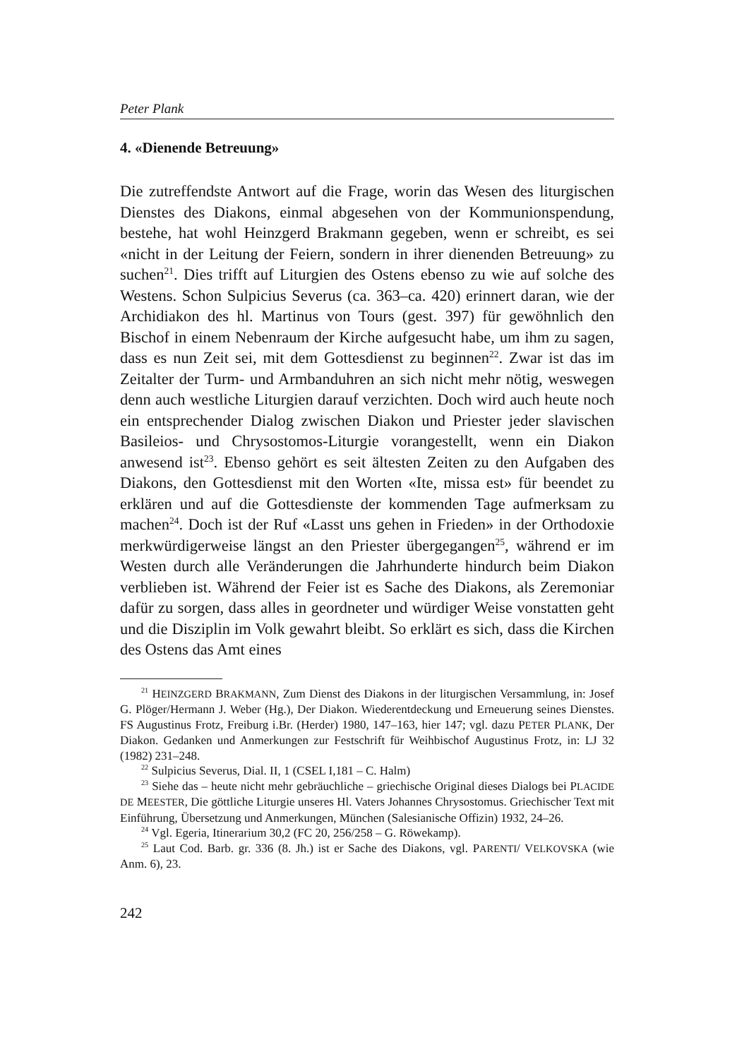Peter Plank
4. «Dienende Betreuung»
Die zutreffendste Antwort auf die Frage, worin das Wesen des liturgischen Dienstes des Diakons, einmal abgesehen von der Kommunionspendung, bestehe, hat wohl Heinzgerd Brakmann gegeben, wenn er schreibt, es sei «nicht in der Leitung der Feiern, sondern in ihrer dienenden Betreuung» zu suchen<sup>21</sup>. Dies trifft auf Liturgien des Ostens ebenso zu wie auf solche des Westens. Schon Sulpicius Severus (ca. 363–ca. 420) erinnert daran, wie der Archidiakon des hl. Martinus von Tours (gest. 397) für gewöhnlich den Bischof in einem Nebenraum der Kirche aufgesucht habe, um ihm zu sagen, dass es nun Zeit sei, mit dem Gottesdienst zu beginnen<sup>22</sup>. Zwar ist das im Zeitalter der Turm- und Armbanduhren an sich nicht mehr nötig, weswegen denn auch westliche Liturgien darauf verzichten. Doch wird auch heute noch ein entsprechender Dialog zwischen Diakon und Priester jeder slavischen Basileios- und Chrysostomos-Liturgie vorangestellt, wenn ein Diakon anwesend ist<sup>23</sup>. Ebenso gehört es seit ältesten Zeiten zu den Aufgaben des Diakons, den Gottesdienst mit den Worten «Ite, missa est» für beendet zu erklären und auf die Gottesdienste der kommenden Tage aufmerksam zu machen<sup>24</sup>. Doch ist der Ruf «Lasst uns gehen in Frieden» in der Orthodoxie merkwürdigerweise längst an den Priester übergegangen<sup>25</sup>, während er im Westen durch alle Veränderungen die Jahrhunderte hindurch beim Diakon verblieben ist. Während der Feier ist es Sache des Diakons, als Zeremoniar dafür zu sorgen, dass alles in geordneter und würdiger Weise vonstatten geht und die Disziplin im Volk gewahrt bleibt. So erklärt es sich, dass die Kirchen des Ostens das Amt eines
<sup>21</sup> HEINZGERD BRAKMANN, Zum Dienst des Diakons in der liturgischen Versammlung, in: Josef G. Plöger/Hermann J. Weber (Hg.), Der Diakon. Wiederentdeckung und Erneuerung seines Dienstes. FS Augustinus Frotz, Freiburg i.Br. (Herder) 1980, 147–163, hier 147; vgl. dazu PETER PLANK, Der Diakon. Gedanken und Anmerkungen zur Festschrift für Weihbischof Augustinus Frotz, in: LJ 32 (1982) 231–248.
<sup>22</sup> Sulpicius Severus, Dial. II, 1 (CSEL I,181 – C. Halm)
<sup>23</sup> Siehe das – heute nicht mehr gebräuchliche – griechische Original dieses Dialogs bei PLACIDE DE MEESTER, Die göttliche Liturgie unseres Hl. Vaters Johannes Chrysostomus. Griechischer Text mit Einführung, Übersetzung und Anmerkungen, München (Salesianische Offizin) 1932, 24–26.
<sup>24</sup> Vgl. Egeria, Itinerarium 30,2 (FC 20, 256/258 – G. Röwekamp).
<sup>25</sup> Laut Cod. Barb. gr. 336 (8. Jh.) ist er Sache des Diakons, vgl. PARENTI/ VELKOVSKA (wie Anm. 6), 23.
242